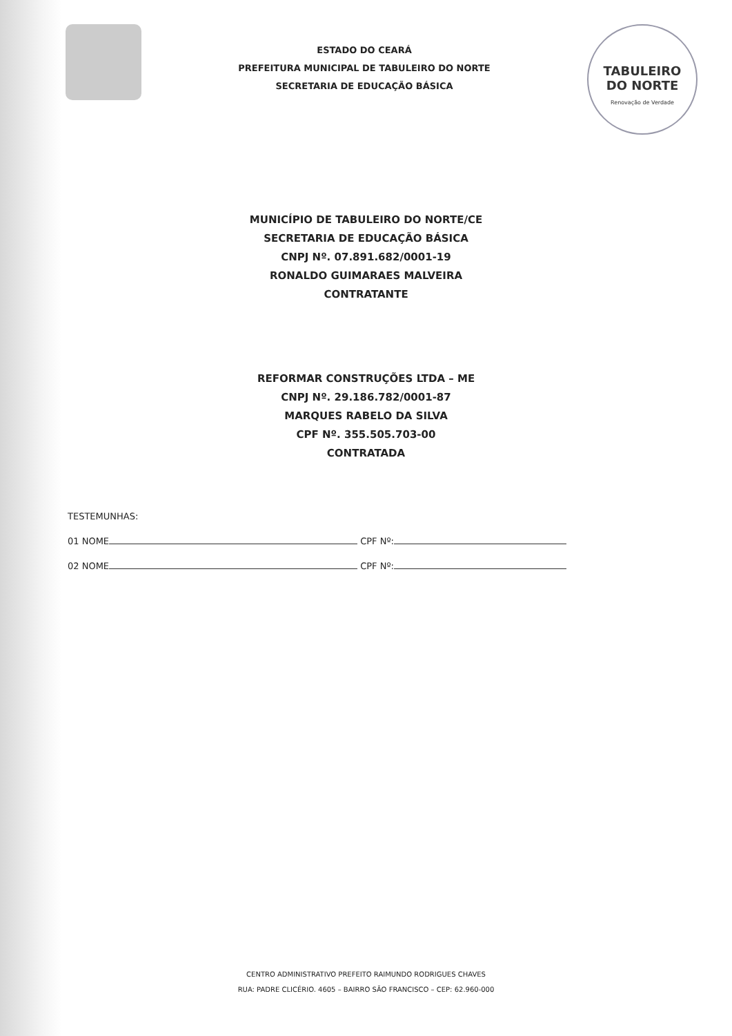ESTADO DO CEARÁ
PREFEITURA MUNICIPAL DE TABULEIRO DO NORTE
SECRETARIA DE EDUCAÇÃO BÁSICA
TABULEIRO
DO NORTE
Renovação de Verdade
MUNICÍPIO DE TABULEIRO DO NORTE/CE
SECRETARIA DE EDUCAÇÃO BÁSICA
CNPJ Nº. 07.891.682/0001-19
RONALDO GUIMARAES MALVEIRA
CONTRATANTE
REFORMAR CONSTRUÇÕES LTDA – ME
CNPJ Nº. 29.186.782/0001-87
MARQUES RABELO DA SILVA
CPF Nº. 355.505.703-00
CONTRATADA
TESTEMUNHAS:
01 NOME CPF Nº:
02 NOME CPF Nº:
CENTRO ADMINISTRATIVO PREFEITO RAIMUNDO RODRIGUES CHAVES
RUA: PADRE CLICÉRIO. 4605 – BAIRRO SÃO FRANCISCO – CEP: 62.960-000